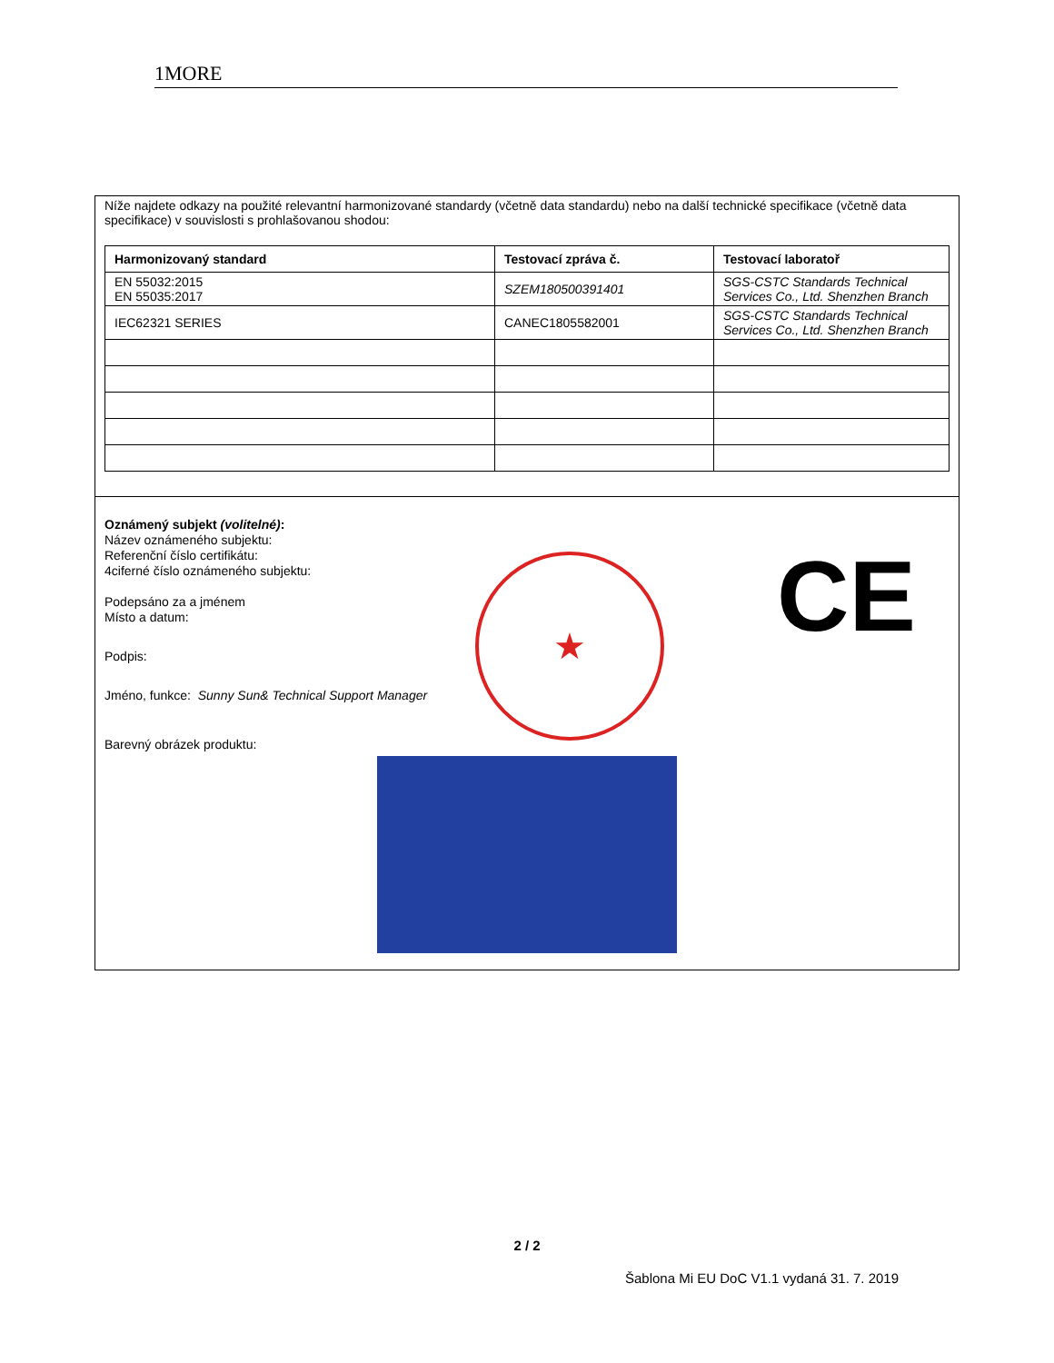1MORE
Níže najdete odkazy na použité relevantní harmonizované standardy (včetně data standardu) nebo na další technické specifikace (včetně data specifikace) v souvislosti s prohlašovanou shodou:
| Harmonizovaný standard | Testovací zpráva č. | Testovací laboratoř |
| --- | --- | --- |
| EN 55032:2015 EN 55035:2017 | SZEM180500391401 | SGS-CSTC Standards Technical Services Co., Ltd. Shenzhen Branch |
| IEC62321 SERIES | CANEC1805582001 | SGS-CSTC Standards Technical Services Co., Ltd. Shenzhen Branch |
Oznámený subjekt (volitelné):
Název oznámeného subjektu:
Referenční číslo certifikátu:
4ciferné číslo oznámeného subjektu:
Podepsáno za a jménem
Místo a datum:
Podpis:
Jméno, funkce: Sunny Sun& Technical Support Manager
Barevný obrázek produktu:
★ CE
2 / 2
Šablona Mi EU DoC V1.1 vydaná 31. 7. 2019